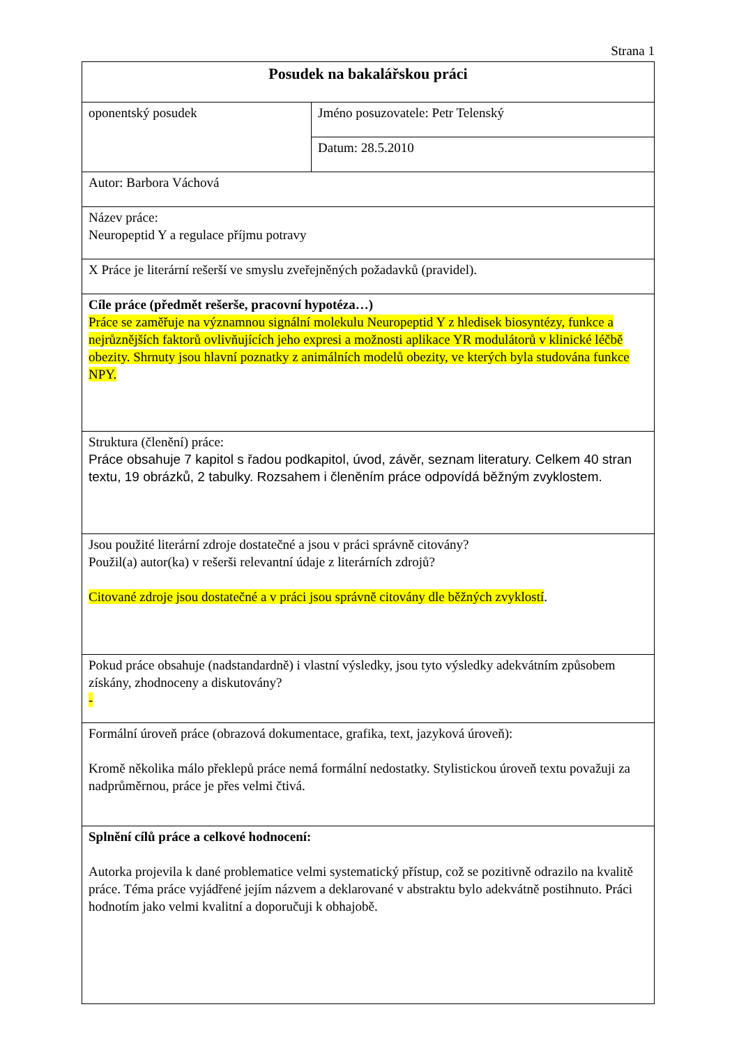Strana 1
| Posudek na bakalářskou práci | |
| oponentský posudek | Jméno posuzovatele: Petr Telenský |
| | Datum: 28.5.2010 |
| Autor: Barbora Váchová | |
| Název práce: Neuropeptid Y a regulace příjmu potravy | |
| X Práce je literární rešerší ve smyslu zveřejněných požadavků (pravidel). | |
| Cíle práce (předmět rešerše, pracovní hypotéza…) Práce se zaměřuje na významnou signální molekulu Neuropeptid Y z hledisek biosyntézy, funkce a nejrůznějších faktorů ovlivňujících jeho expresi a možnosti aplikace YR modulátorů v klinické léčbě obezity. Shrnuty jsou hlavní poznatky z animálních modelů obezity, ve kterých byla studována funkce NPY. | |
| Struktura (členění) práce: Práce obsahuje 7 kapitol s řadou podkapitol, úvod, závěr, seznam literatury. Celkem 40 stran textu, 19 obrázků, 2 tabulky. Rozsahem i členěním práce odpovídá běžným zvyklostem. | |
| Jsou použité literární zdroje dostatečné a jsou v práci správně citovány? Použil(a) autor(ka) v rešerši relevantní údaje z literárních zdrojů? Citované zdroje jsou dostatečné a v práci jsou správně citovány dle běžných zvyklostí . | |
| Pokud práce obsahuje (nadstandardně) i vlastní výsledky, jsou tyto výsledky adekvátním způsobem získány, zhodnoceny a diskutovány? - | |
| Formální úroveň práce (obrazová dokumentace, grafika, text, jazyková úroveň): Kromě několika málo překlepů práce nemá formální nedostatky. Stylistickou úroveň textu považuji za nadprůměrnou, práce je přes velmi čtivá. | |
| Splnění cílů práce a celkové hodnocení: Autorka projevila k dané problematice velmi systematický přístup, což se pozitivně odrazilo na kvalitě práce. Téma práce vyjádřené jejím názvem a deklarované v abstraktu bylo adekvátně postihnuto. Práci hodnotím jako velmi kvalitní a doporučuji k obhajobě. | |